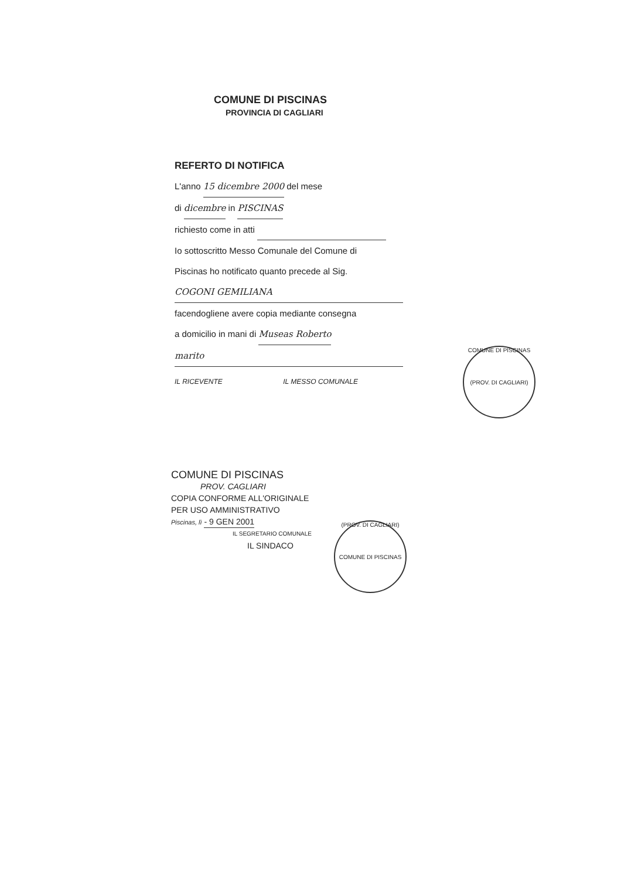COMUNE DI PISCINAS
PROVINCIA DI CAGLIARI
REFERTO DI NOTIFICA
L'anno 15 dicembre 2000 del mese
di dicembre in PISCINAS
richiesto come in atti
Io sottoscritto Messo Comunale del Comune di
Piscinas ho notificato quanto precede al Sig.
COGONI GEMILIANA
facendogliene avere copia mediante consegna
a domicilio in mani di Museas Roberto
marito
IL RICEVENTE IL MESSO COMUNALE
COMUNE DI PISCINAS
(PROV. DI CAGLIARI)
COMUNE DI PISCINAS
PROV. CAGLIARI
COPIA CONFORME ALL'ORIGINALE
PER USO AMMINISTRATIVO
Piscinas, lì - 9 GEN 2001
IL SEGRETARIO COMUNALE
IL SINDACO
(PROV. DI CAGLIARI)
COMUNE DI PISCINAS